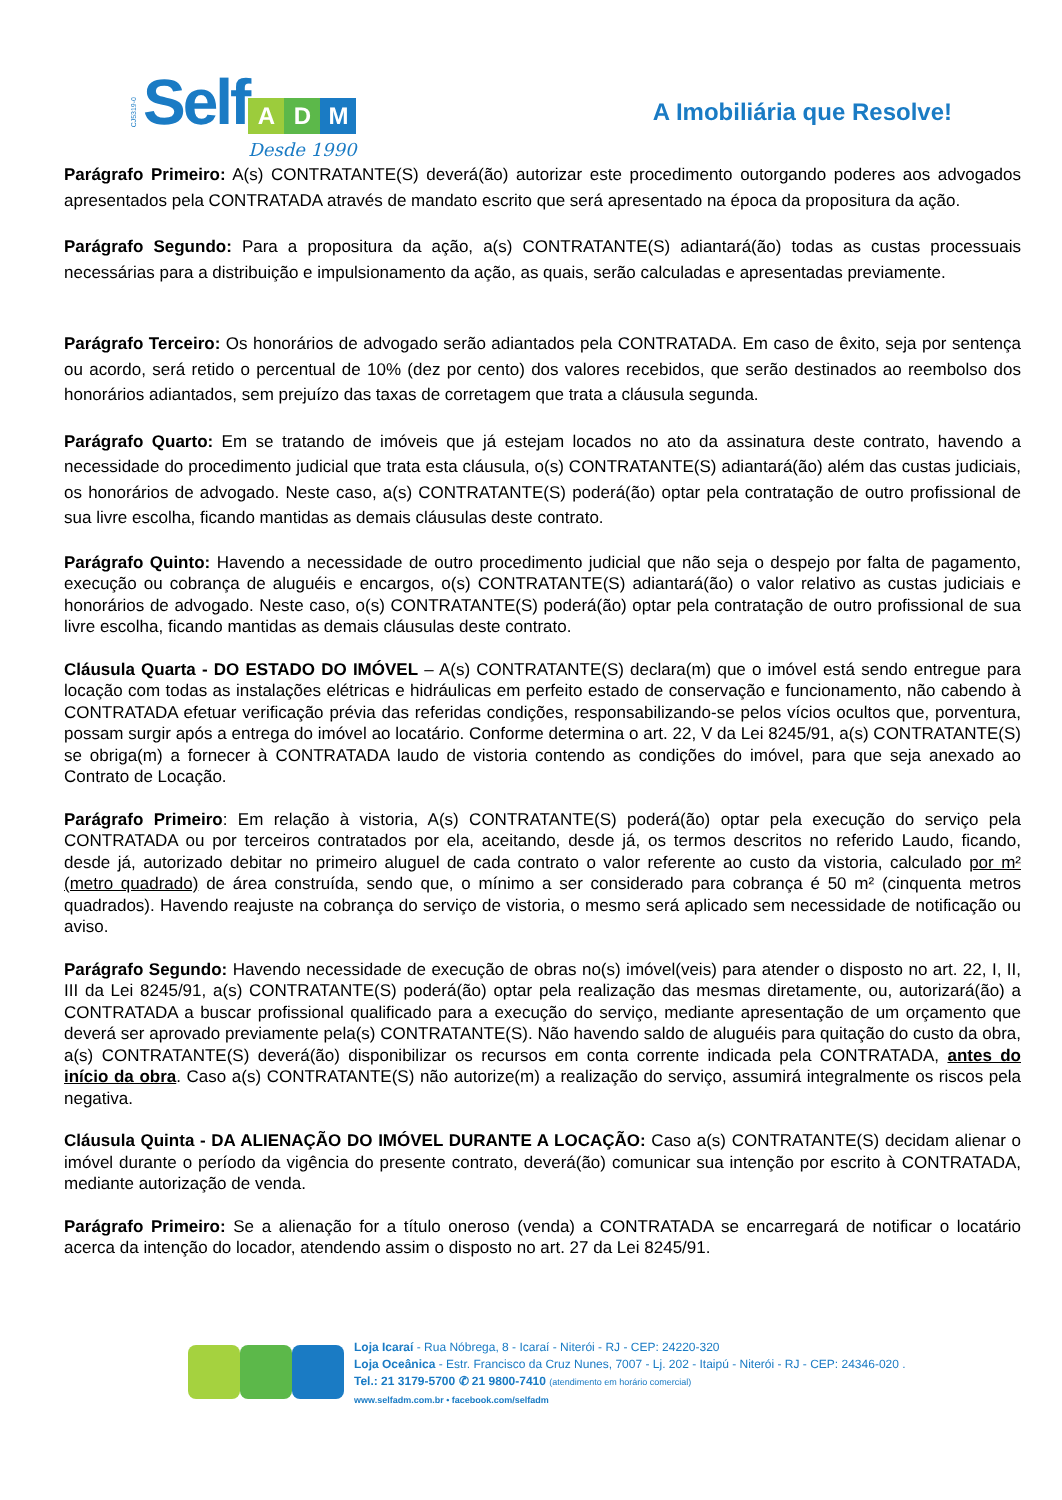CJ5319-0
Self A D M
Desde 1990
A Imobiliária que Resolve!
Parágrafo Primeiro: A(s) CONTRATANTE(S) deverá(ão) autorizar este procedimento outorgando poderes aos advogados apresentados pela CONTRATADA através de mandato escrito que será apresentado na época da propositura da ação.
Parágrafo Segundo: Para a propositura da ação, a(s) CONTRATANTE(S) adiantará(ão) todas as custas processuais necessárias para a distribuição e impulsionamento da ação, as quais, serão calculadas e apresentadas previamente.
Parágrafo Terceiro: Os honorários de advogado serão adiantados pela CONTRATADA. Em caso de êxito, seja por sentença ou acordo, será retido o percentual de 10% (dez por cento) dos valores recebidos, que serão destinados ao reembolso dos honorários adiantados, sem prejuízo das taxas de corretagem que trata a cláusula segunda.
Parágrafo Quarto: Em se tratando de imóveis que já estejam locados no ato da assinatura deste contrato, havendo a necessidade do procedimento judicial que trata esta cláusula, o(s) CONTRATANTE(S) adiantará(ão) além das custas judiciais, os honorários de advogado. Neste caso, a(s) CONTRATANTE(S) poderá(ão) optar pela contratação de outro profissional de sua livre escolha, ficando mantidas as demais cláusulas deste contrato.
Parágrafo Quinto: Havendo a necessidade de outro procedimento judicial que não seja o despejo por falta de pagamento, execução ou cobrança de aluguéis e encargos, o(s) CONTRATANTE(S) adiantará(ão) o valor relativo as custas judiciais e honorários de advogado. Neste caso, o(s) CONTRATANTE(S) poderá(ão) optar pela contratação de outro profissional de sua livre escolha, ficando mantidas as demais cláusulas deste contrato.
Cláusula Quarta - DO ESTADO DO IMÓVEL – A(s) CONTRATANTE(S) declara(m) que o imóvel está sendo entregue para locação com todas as instalações elétricas e hidráulicas em perfeito estado de conservação e funcionamento, não cabendo à CONTRATADA efetuar verificação prévia das referidas condições, responsabilizando-se pelos vícios ocultos que, porventura, possam surgir após a entrega do imóvel ao locatário. Conforme determina o art. 22, V da Lei 8245/91, a(s) CONTRATANTE(S) se obriga(m) a fornecer à CONTRATADA laudo de vistoria contendo as condições do imóvel, para que seja anexado ao Contrato de Locação.
Parágrafo Primeiro: Em relação à vistoria, A(s) CONTRATANTE(S) poderá(ão) optar pela execução do serviço pela CONTRATADA ou por terceiros contratados por ela, aceitando, desde já, os termos descritos no referido Laudo, ficando, desde já, autorizado debitar no primeiro aluguel de cada contrato o valor referente ao custo da vistoria, calculado por m² (metro quadrado) de área construída, sendo que, o mínimo a ser considerado para cobrança é 50 m² (cinquenta metros quadrados). Havendo reajuste na cobrança do serviço de vistoria, o mesmo será aplicado sem necessidade de notificação ou aviso.
Parágrafo Segundo: Havendo necessidade de execução de obras no(s) imóvel(veis) para atender o disposto no art. 22, I, II, III da Lei 8245/91, a(s) CONTRATANTE(S) poderá(ão) optar pela realização das mesmas diretamente, ou, autorizará(ão) a CONTRATADA a buscar profissional qualificado para a execução do serviço, mediante apresentação de um orçamento que deverá ser aprovado previamente pela(s) CONTRATANTE(S). Não havendo saldo de aluguéis para quitação do custo da obra, a(s) CONTRATANTE(S) deverá(ão) disponibilizar os recursos em conta corrente indicada pela CONTRATADA, antes do início da obra. Caso a(s) CONTRATANTE(S) não autorize(m) a realização do serviço, assumirá integralmente os riscos pela negativa.
Cláusula Quinta - DA ALIENAÇÃO DO IMÓVEL DURANTE A LOCAÇÃO: Caso a(s) CONTRATANTE(S) decidam alienar o imóvel durante o período da vigência do presente contrato, deverá(ão) comunicar sua intenção por escrito à CONTRATADA, mediante autorização de venda.
Parágrafo Primeiro: Se a alienação for a título oneroso (venda) a CONTRATADA se encarregará de notificar o locatário acerca da intenção do locador, atendendo assim o disposto no art. 27 da Lei 8245/91.
Loja Icaraí - Rua Nóbrega, 8 - Icaraí - Niterói - RJ - CEP: 24220-320
Loja Oceânica - Estr. Francisco da Cruz Nunes, 7007 - Lj. 202 - Itaipú - Niterói - RJ - CEP: 24346-020 .
Tel.: 21 3179-5700 ✆ 21 9800-7410 (atendimento em horário comercial)
www.selfadm.com.br • facebook.com/selfadm